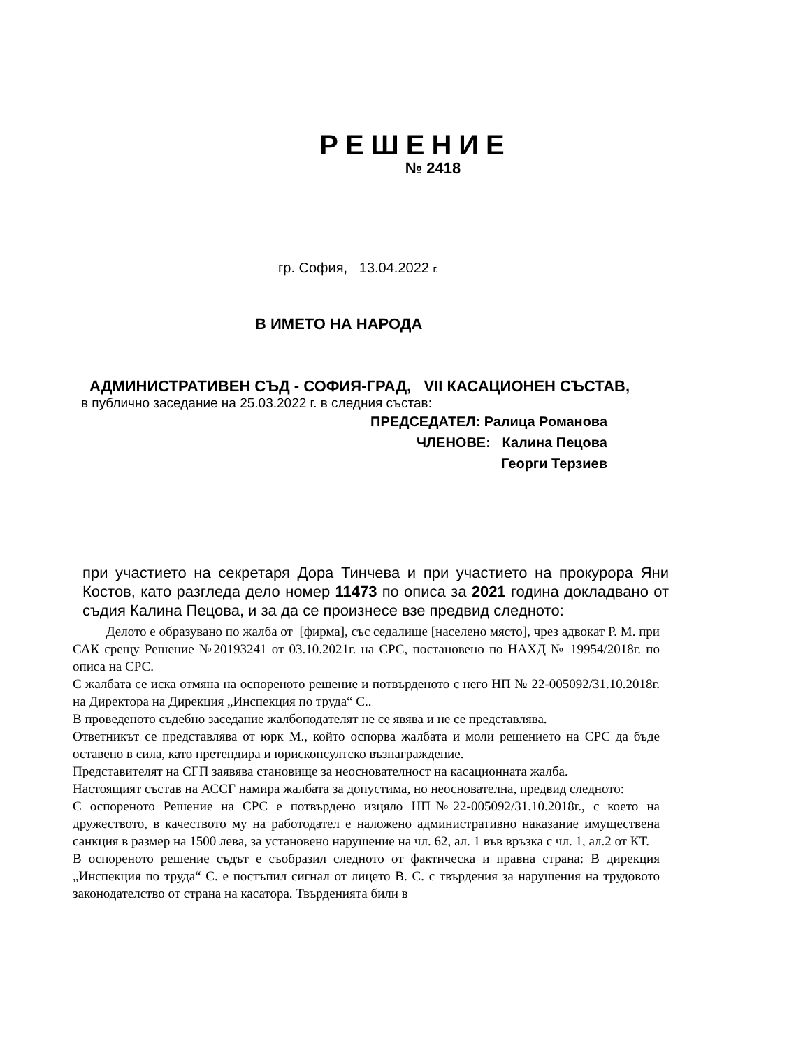РЕШЕНИЕ
№ 2418
гр. София, 13.04.2022 г.
В ИМЕТО НА НАРОДА
АДМИНИСТРАТИВЕН СЪД - СОФИЯ-ГРАД, VII КАСАЦИОНЕН СЪСТАВ,
в публично заседание на 25.03.2022 г. в следния състав:
ПРЕДСЕДАТЕЛ: Ралица Романова
ЧЛЕНОВЕ: Калина Пецова
Георги Терзиев
при участието на секретаря Дора Тинчева и при участието на прокурора Яни Костов, като разгледа дело номер 11473 по описа за 2021 година докладвано от съдия Калина Пецова, и за да се произнесе взе предвид следното:
Делото е образувано по жалба от [фирма], със седалище [населено място], чрез адвокат Р. М. при САК срещу Решение №20193241 от 03.10.2021г. на СРС, постановено по НАХД № 19954/2018г. по описа на СРС.
С жалбата се иска отмяна на оспореното решение и потвърденото с него НП № 22-005092/31.10.2018г. на Директора на Дирекция „Инспекция по труда“ С..
В проведеното съдебно заседание жалбоподателят не се явява и не се представлява.
Ответникът се представлява от юрк М., който оспорва жалбата и моли решението на СРС да бъде оставено в сила, като претендира и юрисконсултско възнаграждение.
Представителят на СГП заявява становище за неоснователност на касационната жалба.
Настоящият състав на АССГ намира жалбата за допустима, но неоснователна, предвид следното:
С оспореното Решение на СРС е потвърдено изцяло НП№22-005092/31.10.2018г., с което на дружеството, в качеството му на работодател е наложено административно наказание имуществена санкция в размер на 1500 лева, за установено нарушение на чл. 62, ал. 1 във връзка с чл. 1, ал.2 от КТ.
В оспореното решение съдът е съобразил следното от фактическа и правна страна: В дирекция „Инспекция по труда“ С. е постъпил сигнал от лицето В. С. с твърдения за нарушения на трудовото законодателство от страна на касатора. Твърденията били в